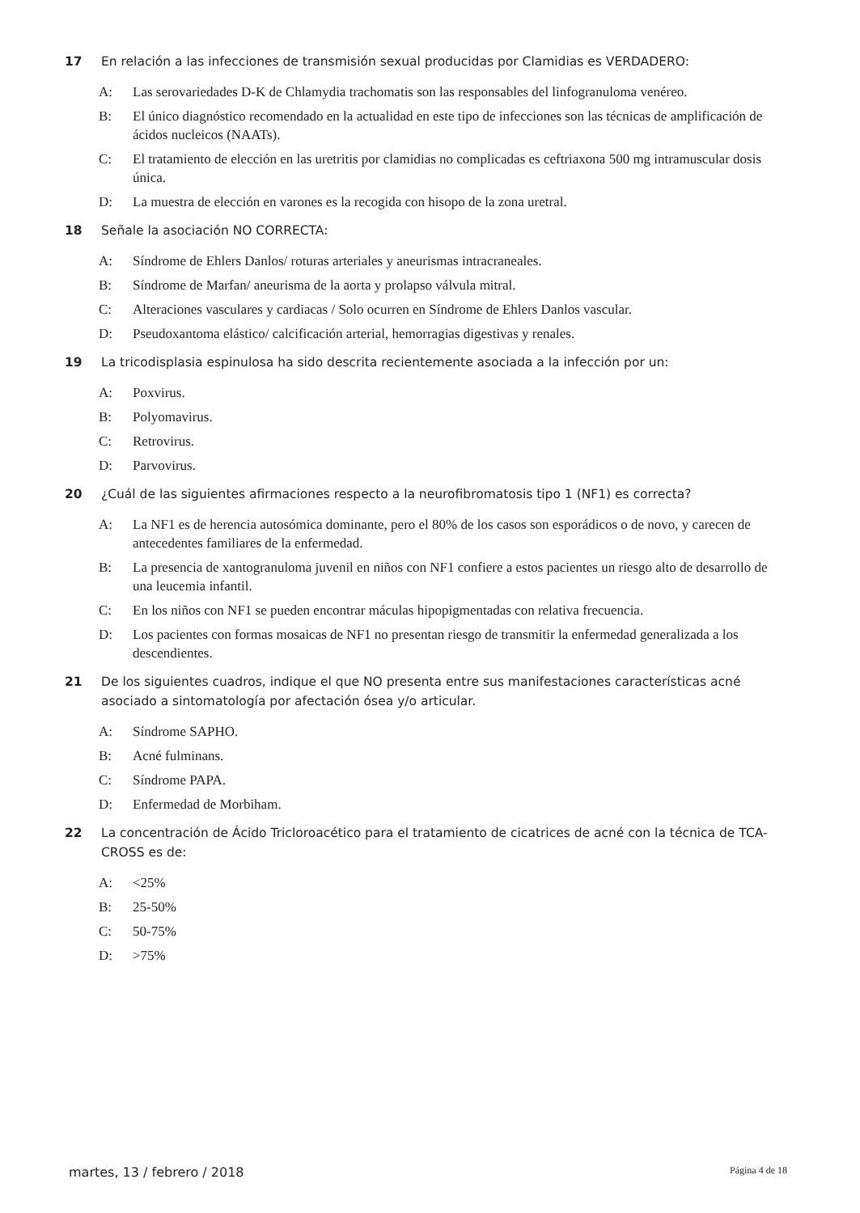17 En relación a las infecciones de transmisión sexual producidas por Clamidias es VERDADERO:
A: Las serovariedades D-K de Chlamydia trachomatis son las responsables del linfogranuloma venéreo.
B: El único diagnóstico recomendado en la actualidad en este tipo de infecciones son las técnicas de amplificación de ácidos nucleicos (NAATs).
C: El tratamiento de elección en las uretritis por clamidias no complicadas es ceftriaxona 500 mg intramuscular dosis única.
D: La muestra de elección en varones es la recogida con hisopo de la zona uretral.
18 Señale la asociación NO CORRECTA:
A: Síndrome de Ehlers Danlos/ roturas arteriales y aneurismas intracraneales.
B: Síndrome de Marfan/ aneurisma de la aorta y prolapso válvula mitral.
C: Alteraciones vasculares y cardiacas / Solo ocurren en Síndrome de Ehlers Danlos vascular.
D: Pseudoxantoma elástico/ calcificación arterial, hemorragias digestivas y renales.
19 La tricodisplasia espinulosa ha sido descrita recientemente asociada a la infección por un:
A: Poxvirus.
B: Polyomavirus.
C: Retrovirus.
D: Parvovirus.
20 ¿Cuál de las siguientes afirmaciones respecto a la neurofibromatosis tipo 1 (NF1) es correcta?
A: La NF1 es de herencia autosómica dominante, pero el 80% de los casos son esporádicos o de novo, y carecen de antecedentes familiares de la enfermedad.
B: La presencia de xantogranuloma juvenil en niños con NF1 confiere a estos pacientes un riesgo alto de desarrollo de una leucemia infantil.
C: En los niños con NF1 se pueden encontrar máculas hipopigmentadas con relativa frecuencia.
D: Los pacientes con formas mosaicas de NF1 no presentan riesgo de transmitir la enfermedad generalizada a los descendientes.
21 De los siguientes cuadros, indique el que NO presenta entre sus manifestaciones características acné asociado a sintomatología por afectación ósea y/o articular.
A: Síndrome SAPHO.
B: Acné fulminans.
C: Síndrome PAPA.
D: Enfermedad de Morbiham.
22 La concentración de Ácido Tricloroacético para el tratamiento de cicatrices de acné con la técnica de TCA-CROSS es de:
A: <25%
B: 25-50%
C: 50-75%
D: >75%
martes, 13 / febrero / 2018 Página 4 de 18